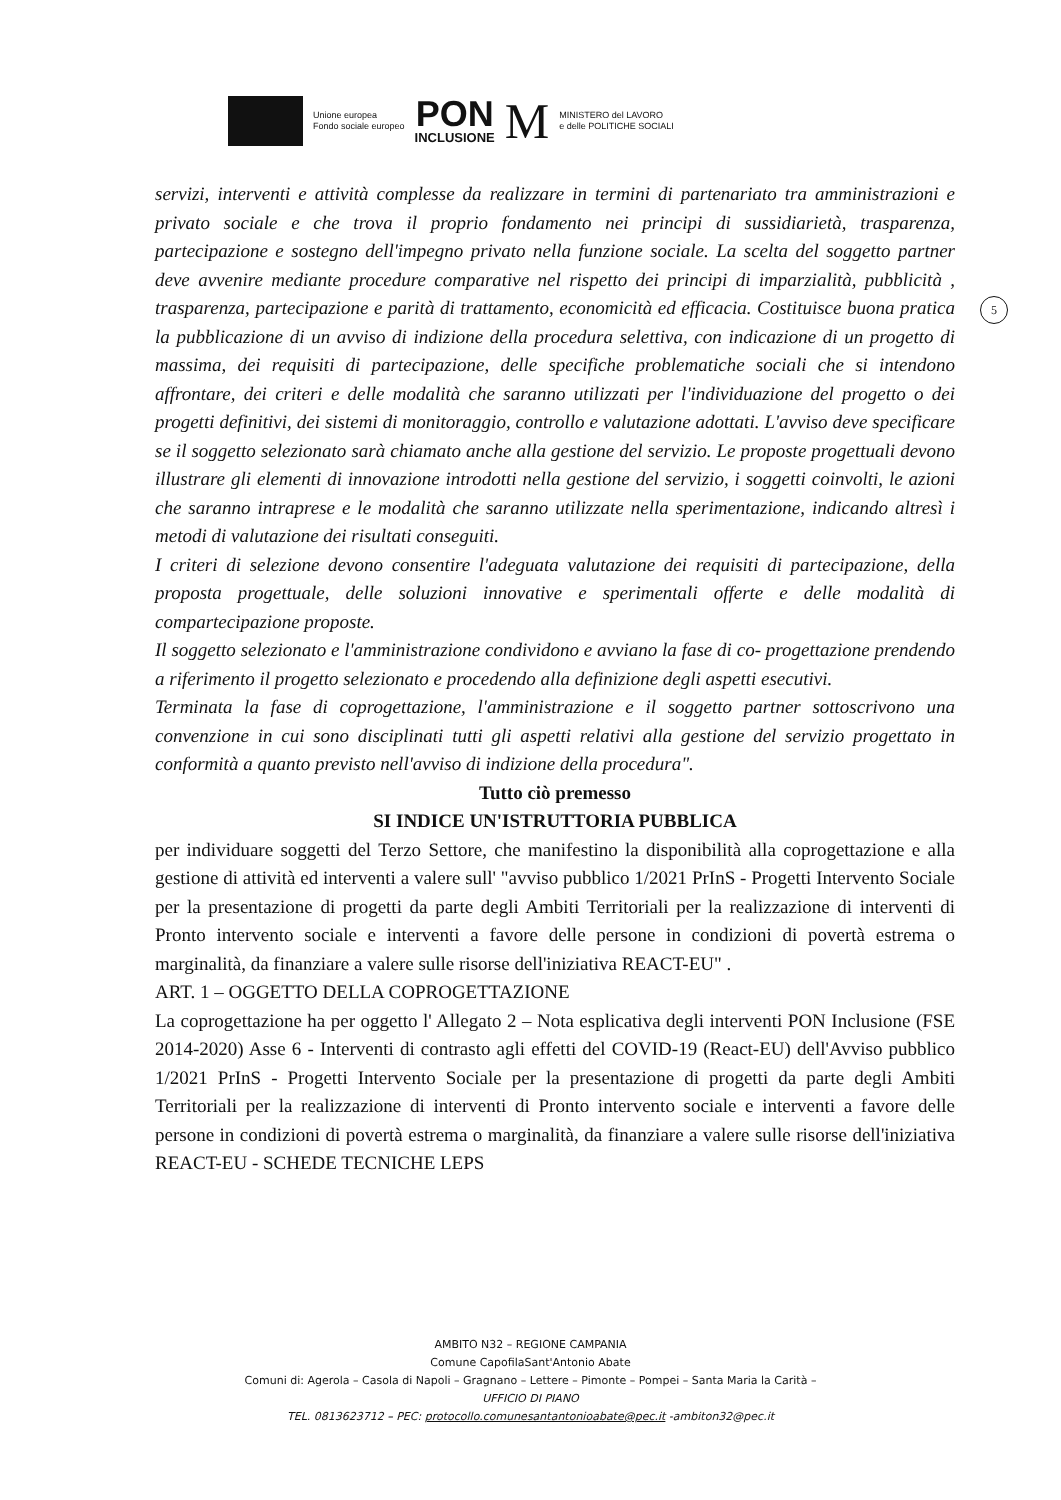Unione europea
Fondo sociale europeo
PON
INCLUSIONE
M
MINISTERO del LAVORO
e delle POLITICHE SOCIALI
5
servizi, interventi e attività complesse da realizzare in termini di partenariato tra amministrazioni e privato sociale e che trova il proprio fondamento nei principi di sussidiarietà, trasparenza, partecipazione e sostegno dell'impegno privato nella funzione sociale. La scelta del soggetto partner deve avvenire mediante procedure comparative nel rispetto dei principi di imparzialità, pubblicità , trasparenza, partecipazione e parità di trattamento, economicità ed efficacia. Costituisce buona pratica la pubblicazione di un avviso di indizione della procedura selettiva, con indicazione di un progetto di massima, dei requisiti di partecipazione, delle specifiche problematiche sociali che si intendono affrontare, dei criteri e delle modalità che saranno utilizzati per l'individuazione del progetto o dei progetti definitivi, dei sistemi di monitoraggio, controllo e valutazione adottati. L'avviso deve specificare se il soggetto selezionato sarà chiamato anche alla gestione del servizio. Le proposte progettuali devono illustrare gli elementi di innovazione introdotti nella gestione del servizio, i soggetti coinvolti, le azioni che saranno intraprese e le modalità che saranno utilizzate nella sperimentazione, indicando altresì i metodi di valutazione dei risultati conseguiti.
I criteri di selezione devono consentire l'adeguata valutazione dei requisiti di partecipazione, della proposta progettuale, delle soluzioni innovative e sperimentali offerte e delle modalità di compartecipazione proposte.
Il soggetto selezionato e l'amministrazione condividono e avviano la fase di co- progettazione prendendo a riferimento il progetto selezionato e procedendo alla definizione degli aspetti esecutivi.
Terminata la fase di coprogettazione, l'amministrazione e il soggetto partner sottoscrivono una convenzione in cui sono disciplinati tutti gli aspetti relativi alla gestione del servizio progettato in conformità a quanto previsto nell'avviso di indizione della procedura".
Tutto ciò premesso
SI INDICE UN'ISTRUTTORIA PUBBLICA
per individuare soggetti del Terzo Settore, che manifestino la disponibilità alla coprogettazione e alla gestione di attività ed interventi a valere sull' "avviso pubblico 1/2021 PrInS - Progetti Intervento Sociale per la presentazione di progetti da parte degli Ambiti Territoriali per la realizzazione di interventi di Pronto intervento sociale e interventi a favore delle persone in condizioni di povertà estrema o marginalità, da finanziare a valere sulle risorse dell'iniziativa REACT-EU" .
ART. 1 – OGGETTO DELLA COPROGETTAZIONE
La coprogettazione ha per oggetto l' Allegato 2 – Nota esplicativa degli interventi PON Inclusione (FSE 2014-2020) Asse 6 - Interventi di contrasto agli effetti del COVID-19 (React-EU) dell'Avviso pubblico 1/2021 PrInS - Progetti Intervento Sociale per la presentazione di progetti da parte degli Ambiti Territoriali per la realizzazione di interventi di Pronto intervento sociale e interventi a favore delle persone in condizioni di povertà estrema o marginalità, da finanziare a valere sulle risorse dell'iniziativa REACT-EU - SCHEDE TECNICHE LEPS
AMBITO N32 – REGIONE CAMPANIA
Comune CapofilaSant'Antonio Abate
Comuni di: Agerola – Casola di Napoli – Gragnano – Lettere – Pimonte – Pompei – Santa Maria la Carità –
UFFICIO DI PIANO
TEL. 0813623712 – PEC: protocollo.comunesantantonioabate@pec.it -ambiton32@pec.it